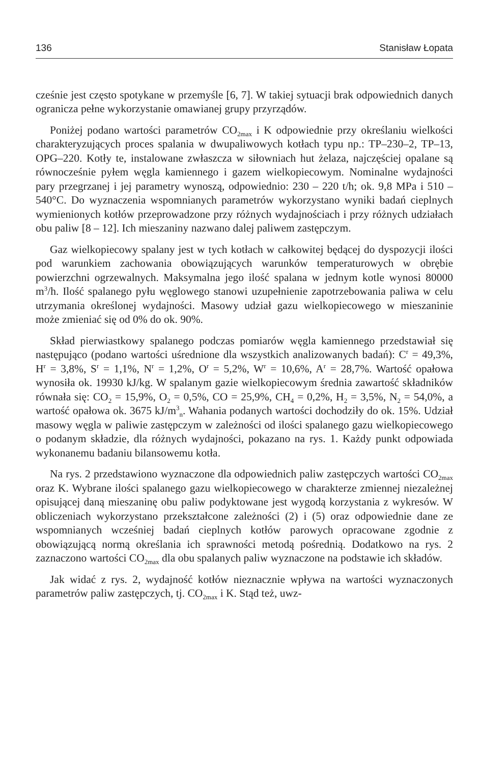136 Stanisław Łopata
cześnie jest często spotykane w przemyśle [6, 7]. W takiej sytuacji brak odpowiednich danych ogranicza pełne wykorzystanie omawianej grupy przyrządów.
Poniżej podano wartości parametrów CO<sub>2max</sub> i K odpowiednie przy określaniu wielkości charakteryzujących proces spalania w dwupaliwowych kotłach typu np.: TP–230–2, TP–13, OPG–220. Kotły te, instalowane zwłaszcza w siłowniach hut żelaza, najczęściej opalane są równocześnie pyłem węgla kamiennego i gazem wielkopiecowym. Nominalne wydajności pary przegrzanej i jej parametry wynoszą, odpowiednio: 230 – 220 t/h; ok. 9,8 MPa i 510 – 540°C. Do wyznaczenia wspomnianych parametrów wykorzystano wyniki badań cieplnych wymienionych kotłów przeprowadzone przy różnych wydajnościach i przy różnych udziałach obu paliw [8 – 12]. Ich mieszaniny nazwano dalej paliwem zastępczym.
Gaz wielkopiecowy spalany jest w tych kotłach w całkowitej będącej do dyspozycji ilości pod warunkiem zachowania obowiązujących warunków temperaturowych w obrębie powierzchni ogrzewalnych. Maksymalna jego ilość spalana w jednym kotle wynosi 80000 m<sup>3</sup>/h. Ilość spalanego pyłu węglowego stanowi uzupełnienie zapotrzebowania paliwa w celu utrzymania określonej wydajności. Masowy udział gazu wielkopiecowego w mieszaninie może zmieniać się od 0% do ok. 90%.
Skład pierwiastkowy spalanego podczas pomiarów węgla kamiennego przedstawiał się następująco (podano wartości uśrednione dla wszystkich analizowanych badań): C<sup>r</sup> = 49,3%, H<sup>r</sup> = 3,8%, S<sup>r</sup> = 1,1%, N<sup>r</sup> = 1,2%, O<sup>r</sup> = 5,2%, W<sup>r</sup> = 10,6%, A<sup>r</sup> = 28,7%. Wartość opałowa wynosiła ok. 19930 kJ/kg. W spalanym gazie wielkopiecowym średnia zawartość składników równała się: CO<sub>2</sub> = 15,9%, O<sub>2</sub> = 0,5%, CO = 25,9%, CH<sub>4</sub> = 0,2%, H<sub>2</sub> = 3,5%, N<sub>2</sub> = 54,0%, a wartość opałowa ok. 3675 kJ/m<sup>3</sup><sub>n</sub>. Wahania podanych wartości dochodziły do ok. 15%. Udział masowy węgla w paliwie zastępczym w zależności od ilości spalanego gazu wielkopiecowego o podanym składzie, dla różnych wydajności, pokazano na rys. 1. Każdy punkt odpowiada wykonanemu badaniu bilansowemu kotła.
Na rys. 2 przedstawiono wyznaczone dla odpowiednich paliw zastępczych wartości CO<sub>2max</sub> oraz K. Wybrane ilości spalanego gazu wielkopiecowego w charakterze zmiennej niezależnej opisującej daną mieszaninę obu paliw podyktowane jest wygodą korzystania z wykresów. W obliczeniach wykorzystano przekształcone zależności (2) i (5) oraz odpowiednie dane ze wspomnianych wcześniej badań cieplnych kotłów parowych opracowane zgodnie z obowiązującą normą określania ich sprawności metodą pośrednią. Dodatkowo na rys. 2 zaznaczono wartości CO<sub>2max</sub> dla obu spalanych paliw wyznaczone na podstawie ich składów.
Jak widać z rys. 2, wydajność kotłów nieznacznie wpływa na wartości wyznaczonych parametrów paliw zastępczych, tj. CO<sub>2max</sub> i K. Stąd też, uwz-